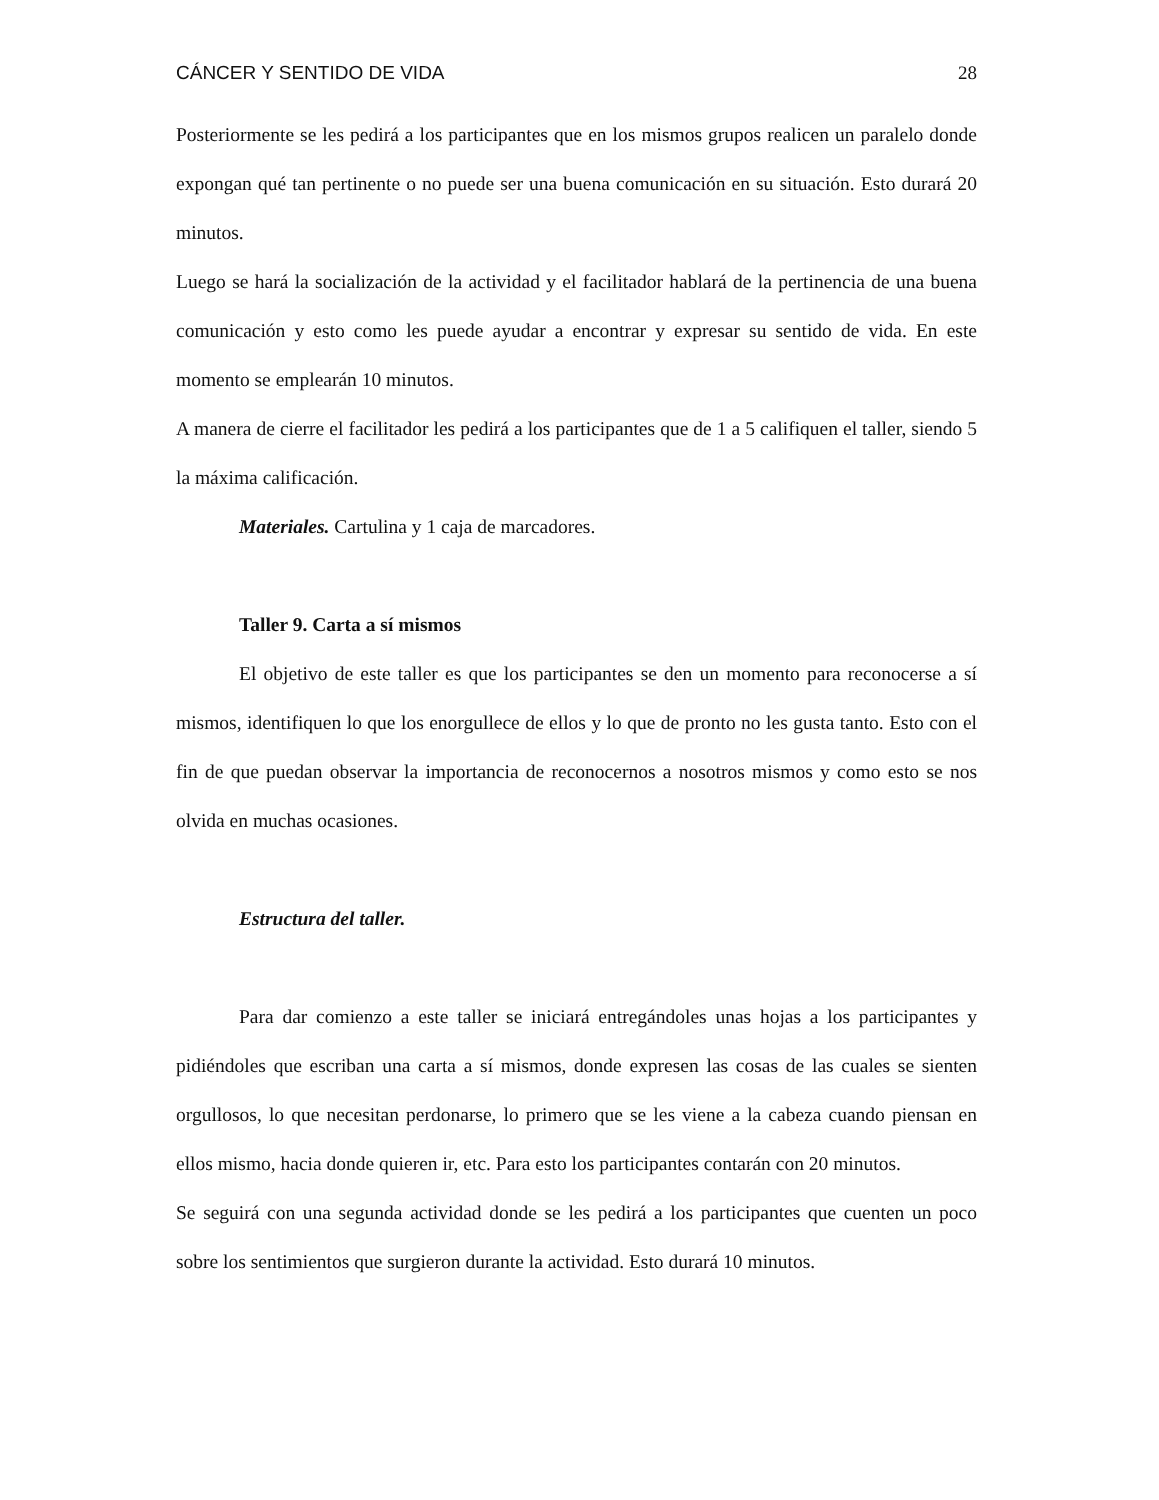CÁNCER Y SENTIDO DE VIDA 28
Posteriormente se les pedirá a los participantes que en los mismos grupos realicen un paralelo donde expongan qué tan pertinente o no puede ser una buena comunicación en su situación. Esto durará 20 minutos.
Luego se hará la socialización de la actividad y el facilitador hablará de la pertinencia de una buena comunicación y esto como les puede ayudar a encontrar y expresar su sentido de vida. En este momento se emplearán 10 minutos.
A manera de cierre el facilitador les pedirá a los participantes que de 1 a 5 califiquen el taller, siendo 5 la máxima calificación.
Materiales. Cartulina y 1 caja de marcadores.
Taller 9. Carta a sí mismos
El objetivo de este taller es que los participantes se den un momento para reconocerse a sí mismos, identifiquen lo que los enorgullece de ellos y lo que de pronto no les gusta tanto. Esto con el fin de que puedan observar la importancia de reconocernos a nosotros mismos y como esto se nos olvida en muchas ocasiones.
Estructura del taller.
Para dar comienzo a este taller se iniciará entregándoles unas hojas a los participantes y pidiéndoles que escriban una carta a sí mismos, donde expresen las cosas de las cuales se sienten orgullosos, lo que necesitan perdonarse, lo primero que se les viene a la cabeza cuando piensan en ellos mismo, hacia donde quieren ir, etc. Para esto los participantes contarán con 20 minutos.
Se seguirá con una segunda actividad donde se les pedirá a los participantes que cuenten un poco sobre los sentimientos que surgieron durante la actividad. Esto durará 10 minutos.